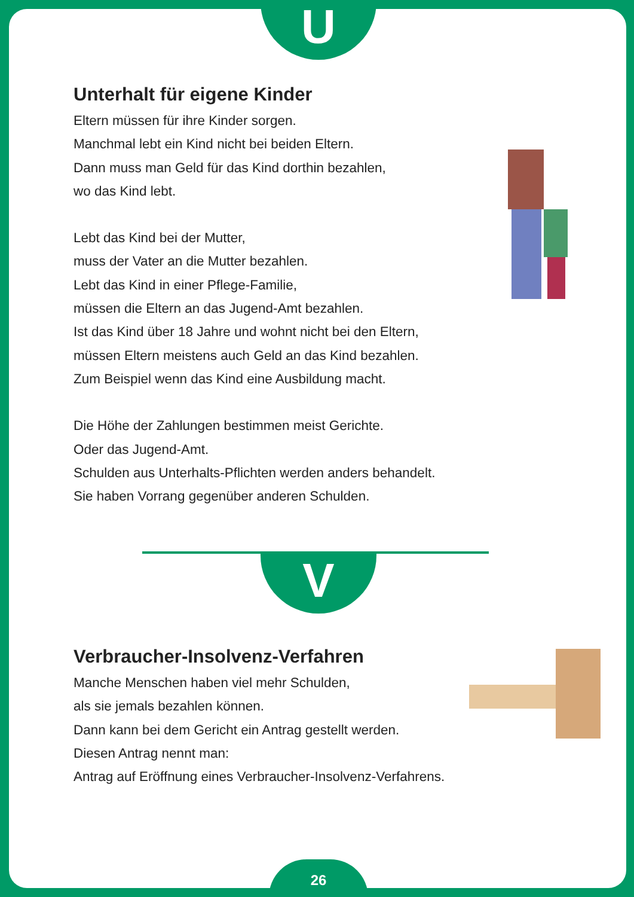U
Unterhalt für eigene Kinder
Eltern müssen für ihre Kinder sorgen.
Manchmal lebt ein Kind nicht bei beiden Eltern.
Dann muss man Geld für das Kind dorthin bezahlen,
wo das Kind lebt.
Lebt das Kind bei der Mutter,
muss der Vater an die Mutter bezahlen.
Lebt das Kind in einer Pflege-Familie,
müssen die Eltern an das Jugend-Amt bezahlen.
Ist das Kind über 18 Jahre und wohnt nicht bei den Eltern,
müssen Eltern meistens auch Geld an das Kind bezahlen.
Zum Beispiel wenn das Kind eine Ausbildung macht.
Die Höhe der Zahlungen bestimmen meist Gerichte.
Oder das Jugend-Amt.
Schulden aus Unterhalts-Pflichten werden anders behandelt.
Sie haben Vorrang gegenüber anderen Schulden.
V
Verbraucher-Insolvenz-Verfahren
Manche Menschen haben viel mehr Schulden,
als sie jemals bezahlen können.
Dann kann bei dem Gericht ein Antrag gestellt werden.
Diesen Antrag nennt man:
Antrag auf Eröffnung eines Verbraucher-Insolvenz-Verfahrens.
26